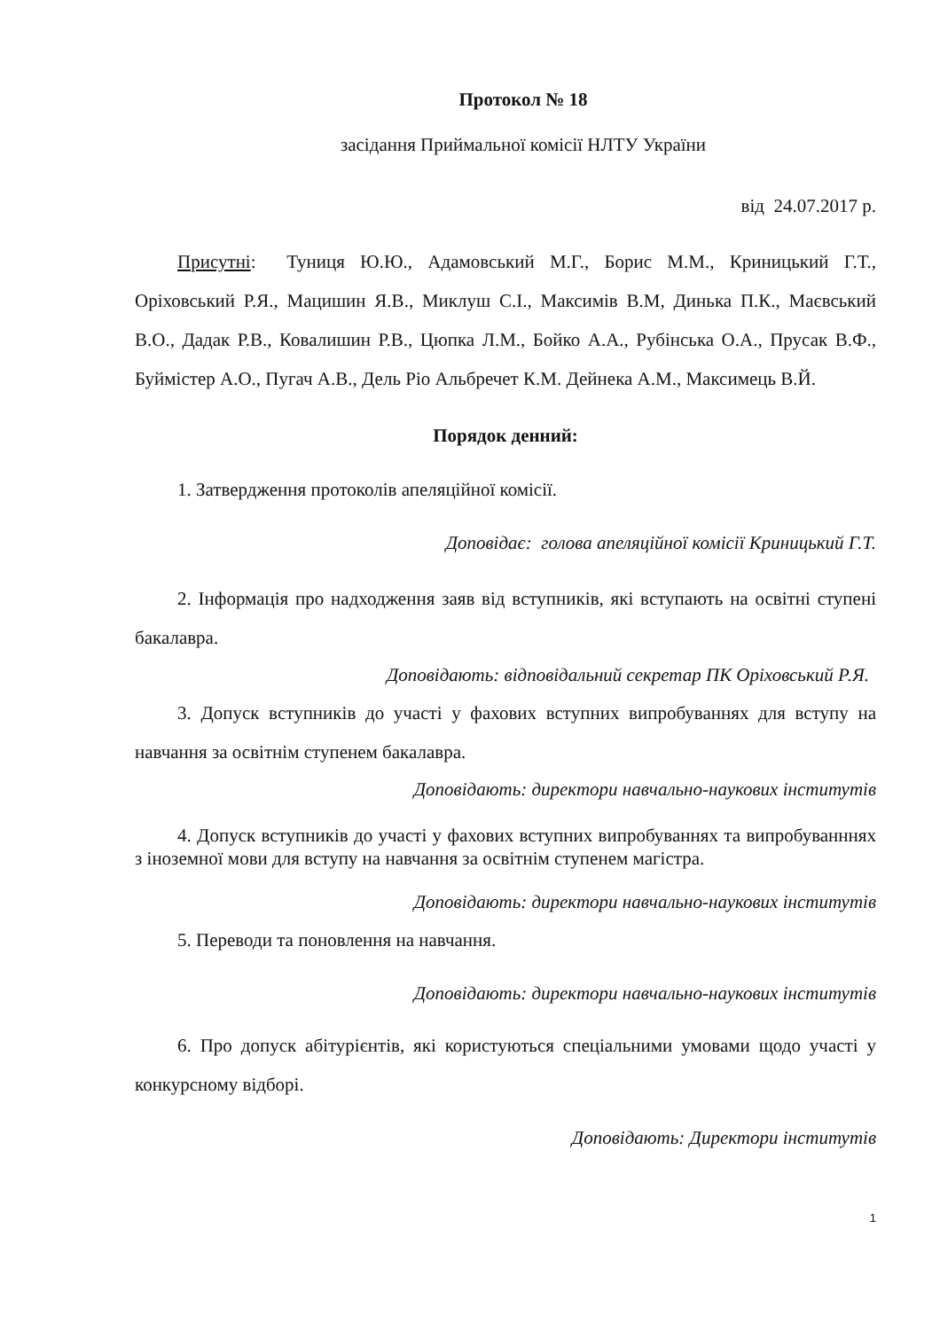Протокол № 18
засідання Приймальної комісії НЛТУ України
від 24.07.2017 р.
Присутні: Туниця Ю.Ю., Адамовський М.Г., Борис М.М., Криницький Г.Т., Оріховський Р.Я., Мацишин Я.В., Миклуш С.І., Максимів В.М, Динька П.К., Маєвський В.О., Дадак Р.В., Ковалишин Р.В., Цюпка Л.М., Бойко А.А., Рубінська О.А., Прусак В.Ф., Буймістер А.О., Пугач А.В., Дель Ріо Альбречет К.М. Дейнека А.М., Максимець В.Й.
Порядок денний:
1. Затвердження протоколів апеляційної комісії.
Доповідає: голова апеляційної комісії Криницький Г.Т.
2. Інформація про надходження заяв від вступників, які вступають на освітні ступені бакалавра.
Доповідають: відповідальний секретар ПК Оріховський Р.Я.
3. Допуск вступників до участі у фахових вступних випробуваннях для вступу на навчання за освітнім ступенем бакалавра.
Доповідають: директори навчально-наукових інститутів
4. Допуск вступників до участі у фахових вступних випробуваннях та випробуванннях з іноземної мови для вступу на навчання за освітнім ступенем магістра.
Доповідають: директори навчально-наукових інститутів
5. Переводи та поновлення на навчання.
Доповідають: директори навчально-наукових інститутів
6. Про допуск абітурієнтів, які користуються спеціальними умовами щодо участі у конкурсному відборі.
Доповідають: Директори інститутів
1